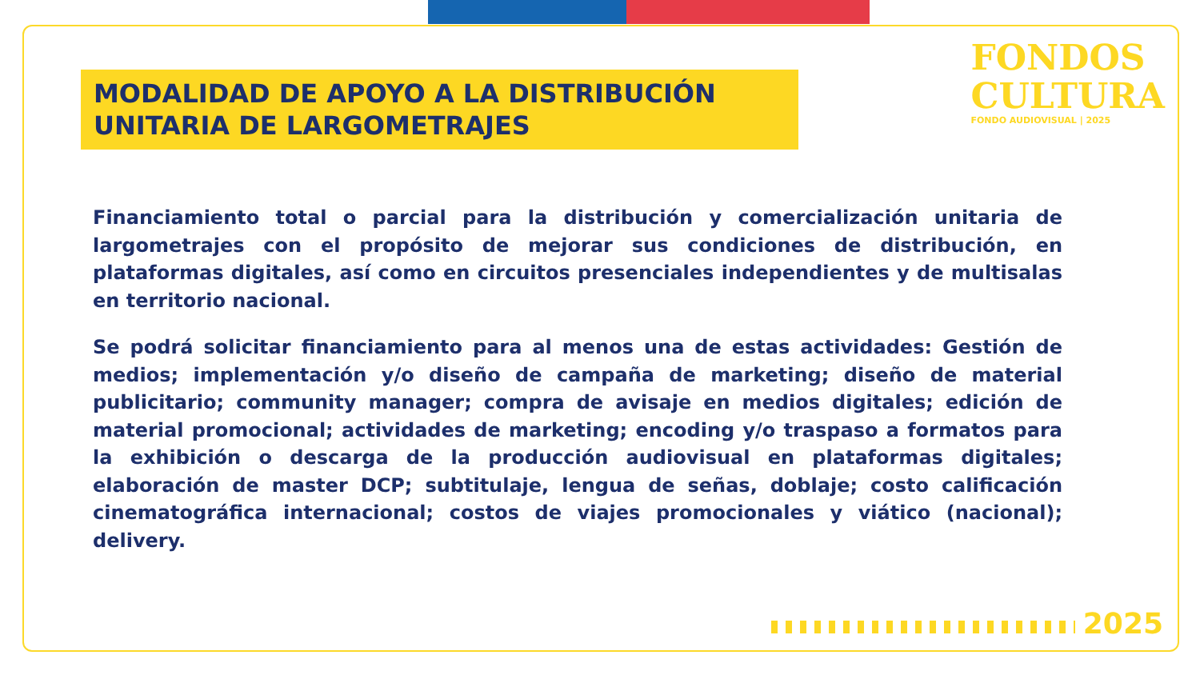FONDOS
CULTURA
FONDO AUDIOVISUAL | 2025
MODALIDAD DE APOYO A LA DISTRIBUCIÓN UNITARIA DE LARGOMETRAJES
Financiamiento total o parcial para la distribución y comercialización unitaria de largometrajes con el propósito de mejorar sus condiciones de distribución, en plataformas digitales, así como en circuitos presenciales independientes y de multisalas en territorio nacional.
Se podrá solicitar financiamiento para al menos una de estas actividades: Gestión de medios; implementación y/o diseño de campaña de marketing; diseño de material publicitario; community manager; compra de avisaje en medios digitales; edición de material promocional; actividades de marketing; encoding y/o traspaso a formatos para la exhibición o descarga de la producción audiovisual en plataformas digitales; elaboración de master DCP; subtitulaje, lengua de señas, doblaje; costo calificación cinematográfica internacional; costos de viajes promocionales y viático (nacional); delivery.
2025